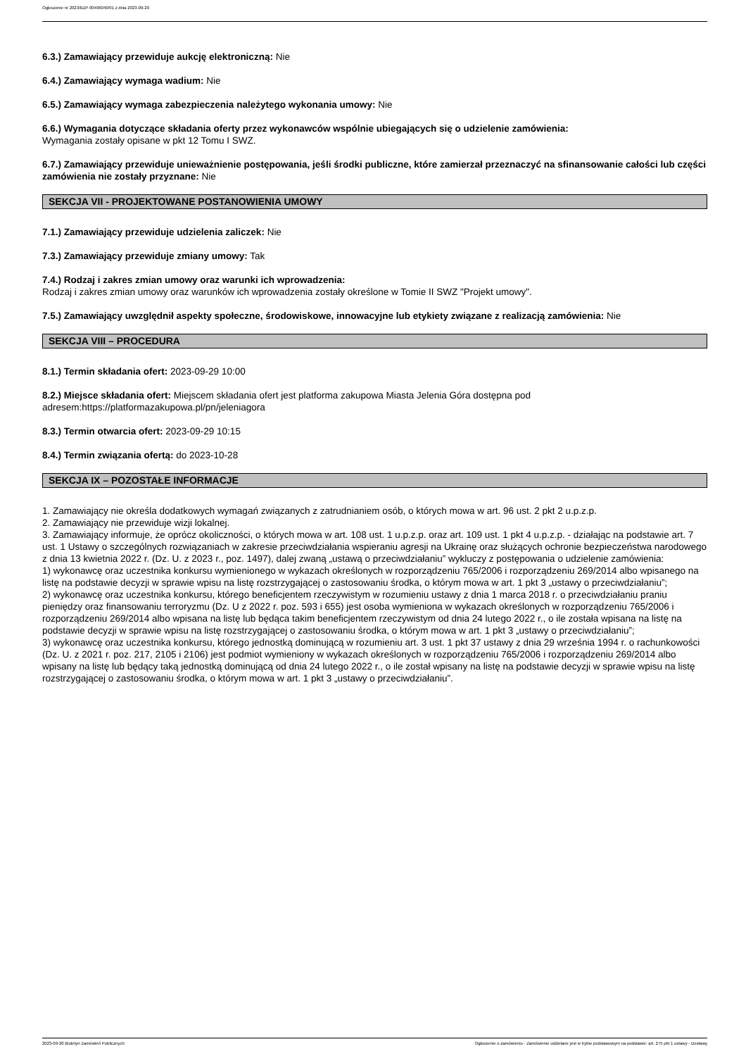Ogłoszenie nr 2023/BZP 00406040/01 z dnia 2023-09-20
6.3.) Zamawiający przewiduje aukcję elektroniczną: Nie
6.4.) Zamawiający wymaga wadium: Nie
6.5.) Zamawiający wymaga zabezpieczenia należytego wykonania umowy: Nie
6.6.) Wymagania dotyczące składania oferty przez wykonawców wspólnie ubiegających się o udzielenie zamówienia:
Wymagania zostały opisane w pkt 12 Tomu I SWZ.
6.7.) Zamawiający przewiduje unieważnienie postępowania, jeśli środki publiczne, które zamierzał przeznaczyć na sfinansowanie całości lub części zamówienia nie zostały przyznane: Nie
SEKCJA VII - PROJEKTOWANE POSTANOWIENIA UMOWY
7.1.) Zamawiający przewiduje udzielenia zaliczek: Nie
7.3.) Zamawiający przewiduje zmiany umowy: Tak
7.4.) Rodzaj i zakres zmian umowy oraz warunki ich wprowadzenia:
Rodzaj i zakres zmian umowy oraz warunków ich wprowadzenia zostały określone w Tomie II SWZ "Projekt umowy".
7.5.) Zamawiający uwzględnił aspekty społeczne, środowiskowe, innowacyjne lub etykiety związane z realizacją zamówienia: Nie
SEKCJA VIII – PROCEDURA
8.1.) Termin składania ofert: 2023-09-29 10:00
8.2.) Miejsce składania ofert: Miejscem składania ofert jest platforma zakupowa Miasta Jelenia Góra dostępna pod adresem:https://platformazakupowa.pl/pn/jeleniagora
8.3.) Termin otwarcia ofert: 2023-09-29 10:15
8.4.) Termin związania ofertą: do 2023-10-28
SEKCJA IX – POZOSTAŁE INFORMACJE
1. Zamawiający nie określa dodatkowych wymagań związanych z zatrudnianiem osób, o których mowa w art. 96 ust. 2 pkt 2 u.p.z.p.
2. Zamawiający nie przewiduje wizji lokalnej.
3. Zamawiający informuje, że oprócz okoliczności, o których mowa w art. 108 ust. 1 u.p.z.p. oraz art. 109 ust. 1 pkt 4 u.p.z.p. - działając na podstawie art. 7 ust. 1 Ustawy o szczególnych rozwiązaniach w zakresie przeciwdziałania wspieraniu agresji na Ukrainę oraz służących ochronie bezpieczeństwa narodowego z dnia 13 kwietnia 2022 r. (Dz. U. z 2023 r., poz. 1497), dalej zwaną „ustawą o przeciwdziałaniu” wykluczy z postępowania o udzielenie zamówienia:
1) wykonawcę oraz uczestnika konkursu wymienionego w wykazach określonych w rozporządzeniu 765/2006 i rozporządzeniu 269/2014 albo wpisanego na listę na podstawie decyzji w sprawie wpisu na listę rozstrzygającej o zastosowaniu środka, o którym mowa w art. 1 pkt 3 „ustawy o przeciwdziałaniu”;
2) wykonawcę oraz uczestnika konkursu, którego beneficjentem rzeczywistym w rozumieniu ustawy z dnia 1 marca 2018 r. o przeciwdziałaniu praniu pieniędzy oraz finansowaniu terroryzmu (Dz. U z 2022 r. poz. 593 i 655) jest osoba wymieniona w wykazach określonych w rozporządzeniu 765/2006 i rozporządzeniu 269/2014 albo wpisana na listę lub będąca takim beneficjentem rzeczywistym od dnia 24 lutego 2022 r., o ile została wpisana na listę na podstawie decyzji w sprawie wpisu na listę rozstrzygającej o zastosowaniu środka, o którym mowa w art. 1 pkt 3 „ustawy o przeciwdziałaniu”;
3) wykonawcę oraz uczestnika konkursu, którego jednostką dominującą w rozumieniu art. 3 ust. 1 pkt 37 ustawy z dnia 29 września 1994 r. o rachunkowości (Dz. U. z 2021 r. poz. 217, 2105 i 2106) jest podmiot wymieniony w wykazach określonych w rozporządzeniu 765/2006 i rozporządzeniu 269/2014 albo wpisany na listę lub będący taką jednostką dominującą od dnia 24 lutego 2022 r., o ile został wpisany na listę na podstawie decyzji w sprawie wpisu na listę rozstrzygającej o zastosowaniu środka, o którym mowa w art. 1 pkt 3 „ustawy o przeciwdziałaniu”.
2023-09-20 Biuletyn Zamówień Publicznych Ogłoszenie o zamówieniu - Zamówienie udzielane jest w trybie podstawowym na podstawie: art. 275 pkt 1 ustawy - Dostawy